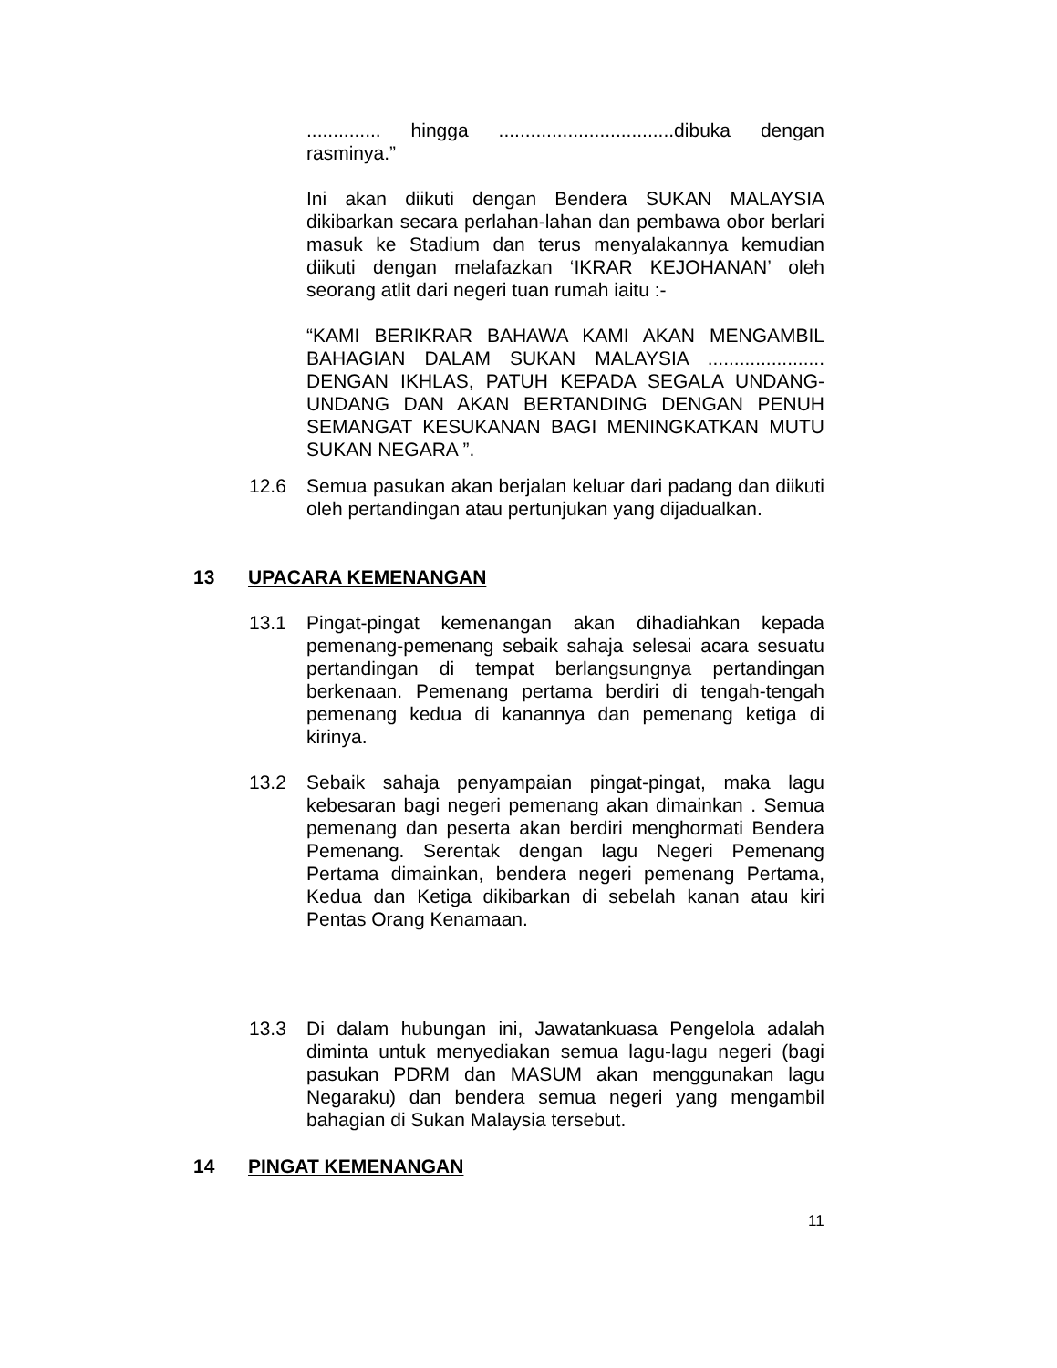.............. hingga .................................dibuka dengan rasminya.”
Ini akan diikuti dengan Bendera SUKAN MALAYSIA dikibarkan secara perlahan-lahan dan pembawa obor berlari masuk ke Stadium dan terus menyalakannya kemudian diikuti dengan melafazkan ‘IKRAR KEJOHANAN’ oleh seorang atlit dari negeri tuan rumah iaitu :-
“KAMI BERIKRAR BAHAWA KAMI AKAN MENGAMBIL BAHAGIAN DALAM SUKAN MALAYSIA ...................... DENGAN IKHLAS, PATUH KEPADA SEGALA UNDANG-UNDANG DAN AKAN BERTANDING DENGAN PENUH SEMANGAT KESUKANAN BAGI MENINGKATKAN MUTU SUKAN NEGARA ”.
12.6 Semua pasukan akan berjalan keluar dari padang dan diikuti oleh pertandingan atau pertunjukan yang dijadualkan.
13 UPACARA KEMENANGAN
13.1 Pingat-pingat kemenangan akan dihadiahkan kepada pemenang-pemenang sebaik sahaja selesai acara sesuatu pertandingan di tempat berlangsungnya pertandingan berkenaan. Pemenang pertama berdiri di tengah-tengah pemenang kedua di kanannya dan pemenang ketiga di kirinya.
13.2 Sebaik sahaja penyampaian pingat-pingat, maka lagu kebesaran bagi negeri pemenang akan dimainkan . Semua pemenang dan peserta akan berdiri menghormati Bendera Pemenang. Serentak dengan lagu Negeri Pemenang Pertama dimainkan, bendera negeri pemenang Pertama, Kedua dan Ketiga dikibarkan di sebelah kanan atau kiri Pentas Orang Kenamaan.
13.3 Di dalam hubungan ini, Jawatankuasa Pengelola adalah diminta untuk menyediakan semua lagu-lagu negeri (bagi pasukan PDRM dan MASUM akan menggunakan lagu Negaraku) dan bendera semua negeri yang mengambil bahagian di Sukan Malaysia tersebut.
14 PINGAT KEMENANGAN
11